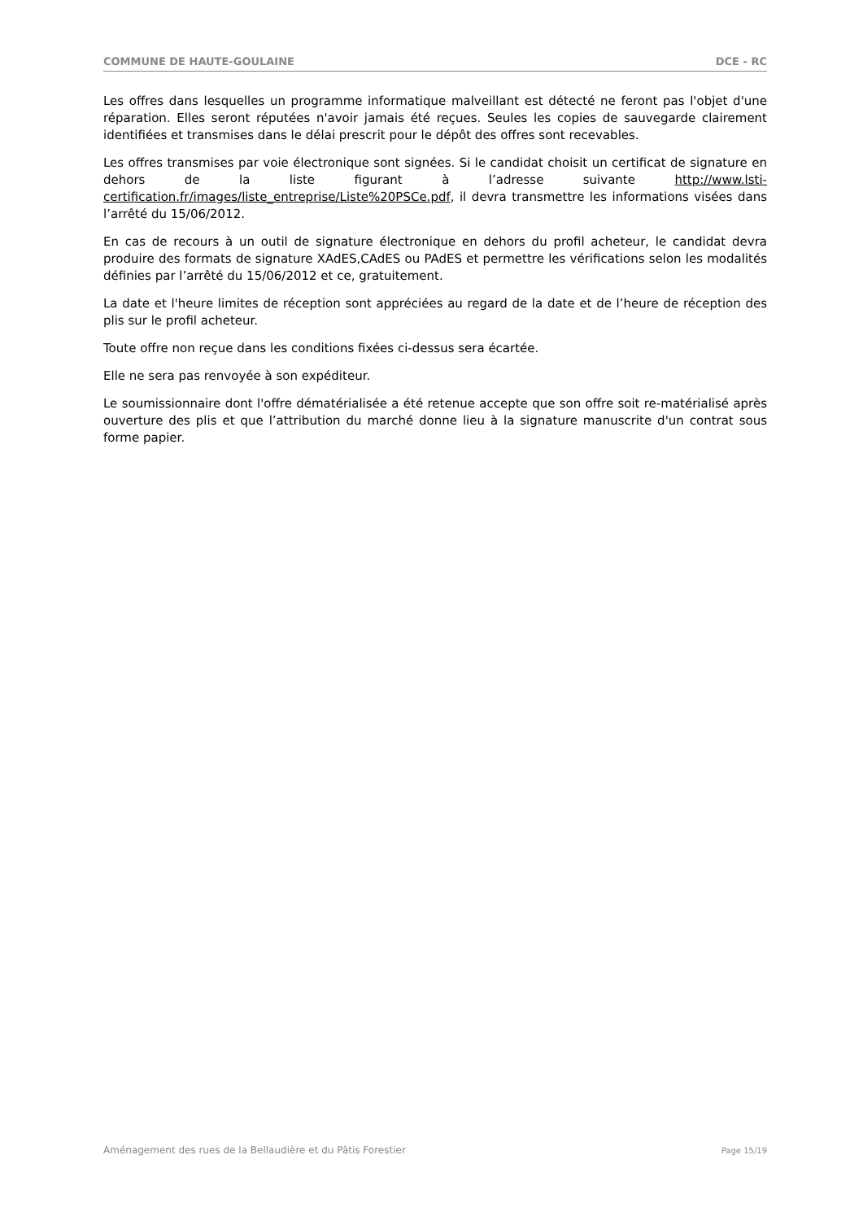COMMUNE DE HAUTE-GOULAINE DCE - RC
Les offres dans lesquelles un programme informatique malveillant est détecté ne feront pas l'objet d'une réparation. Elles seront réputées n'avoir jamais été reçues. Seules les copies de sauvegarde clairement identifiées et transmises dans le délai prescrit pour le dépôt des offres sont recevables.
Les offres transmises par voie électronique sont signées. Si le candidat choisit un certificat de signature en dehors de la liste figurant à l’adresse suivante http://www.lsti-certification.fr/images/liste_entreprise/Liste%20PSCe.pdf, il devra transmettre les informations visées dans l’arrêté du 15/06/2012.
En cas de recours à un outil de signature électronique en dehors du profil acheteur, le candidat devra produire des formats de signature XAdES,CAdES ou PAdES et permettre les vérifications selon les modalités définies par l’arrêté du 15/06/2012 et ce, gratuitement.
La date et l'heure limites de réception sont appréciées au regard de la date et de l’heure de réception des plis sur le profil acheteur.
Toute offre non reçue dans les conditions fixées ci-dessus sera écartée.
Elle ne sera pas renvoyée à son expéditeur.
Le soumissionnaire dont l'offre dématérialisée a été retenue accepte que son offre soit re-matérialisé après ouverture des plis et que l’attribution du marché donne lieu à la signature manuscrite d'un contrat sous forme papier.
Aménagement des rues de la Bellaudière et du Pâtis Forestier Page 15/19